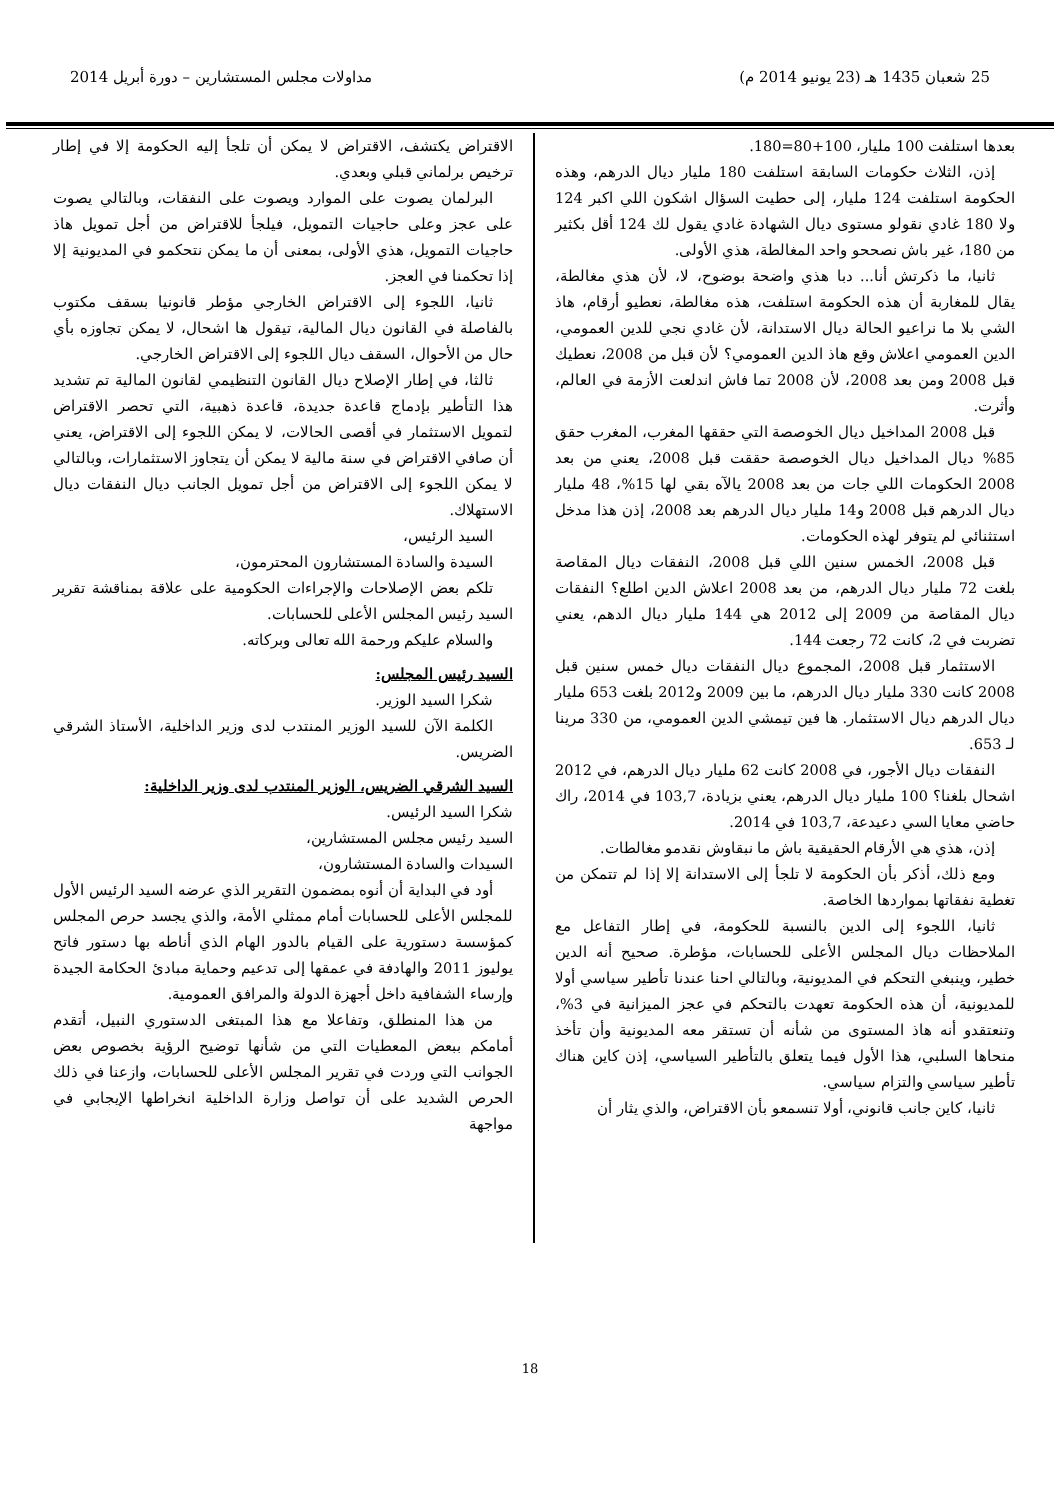25 شعبان 1435 هـ (23 يونيو 2014 م) مداولات مجلس المستشارين – دورة أبريل 2014
بعدها استلفت 100 مليار، 100+80=180.
إذن، الثلاث حكومات السابقة استلفت 180 مليار ديال الدرهم، وهذه الحكومة استلفت 124 مليار، إلى حطيت السؤال اشكون اللي اكبر 124 ولا 180 غادي نقولو مستوى ديال الشهادة غادي يقول لك 124 أقل بكثير من 180، غير باش نصححو واحد المغالطة، هذي الأولى.
ثانيا، ما ذكرتش أنا... دبا هذي واضحة بوضوح، لا، لأن هذي مغالطة، يقال للمغاربة أن هذه الحكومة استلفت، هذه مغالطة، نعطيو أرقام، هاذ الشي بلا ما نراعيو الحالة ديال الاستدانة، لأن غادي نجي للدين العمومي، الدين العمومي اعلاش وقع هاذ الدين العمومي؟ لأن قبل من 2008، نعطيك قبل 2008 ومن بعد 2008، لأن 2008 تما فاش اندلعت الأزمة في العالم، وأثرت.
قبل 2008 المداخيل ديال الخوصصة التي حققها المغرب، المغرب حقق 85% ديال المداخيل ديال الخوصصة حققت قبل 2008، يعني من بعد 2008 الحكومات اللي جات من بعد 2008 يالآه بقي لها 15%، 48 مليار ديال الدرهم قبل 2008 و14 مليار ديال الدرهم بعد 2008، إذن هذا مدخل استثنائي لم يتوفر لهذه الحكومات.
قبل 2008، الخمس سنين اللي قبل 2008، النفقات ديال المقاصة بلغت 72 مليار ديال الدرهم، من بعد 2008 اعلاش الدين اطلع؟ النفقات ديال المقاصة من 2009 إلى 2012 هي 144 مليار ديال الدهم، يعني تضربت في 2، كانت 72 رجعت 144.
الاستثمار قبل 2008، المجموع ديال النفقات ديال خمس سنين قبل 2008 كانت 330 مليار ديال الدرهم، ما بين 2009 و2012 بلغت 653 مليار ديال الدرهم ديال الاستثمار. ها فين تيمشي الدين العمومي، من 330 مرينا لـ 653.
النفقات ديال الأجور، في 2008 كانت 62 مليار ديال الدرهم، في 2012 اشحال بلغنا؟ 100 مليار ديال الدرهم، يعني بزيادة، 103,7 في 2014، راك حاضي معايا السي دعيدعة، 103,7 في 2014.
إذن، هذي هي الأرقام الحقيقية باش ما نبقاوش نقدمو مغالطات.
ومع ذلك، أذكر بأن الحكومة لا تلجأ إلى الاستدانة إلا إذا لم تتمكن من تغطية نفقاتها بمواردها الخاصة.
ثانيا، اللجوء إلى الدين بالنسبة للحكومة، في إطار التفاعل مع الملاحظات ديال المجلس الأعلى للحسابات، مؤطرة. صحيح أنه الدين خطير، وينبغي التحكم في المديونية، وبالتالي احنا عندنا تأطير سياسي أولا للمديونية، أن هذه الحكومة تعهدت بالتحكم في عجز الميزانية في 3%، وتنعتقدو أنه هاذ المستوى من شأنه أن تستقر معه المديونية وأن تأخذ منحاها السلبي، هذا الأول فيما يتعلق بالتأطير السياسي، إذن كاين هناك تأطير سياسي والتزام سياسي.
ثانيا، كاين جانب قانوني، أولا تنسمعو بأن الاقتراض، والذي يثار أن
الاقتراض يكتشف، الاقتراض لا يمكن أن تلجأ إليه الحكومة إلا في إطار ترخيص برلماني قبلي وبعدي.
البرلمان يصوت على الموارد ويصوت على النفقات، وبالتالي يصوت على عجز وعلى حاجيات التمويل، فيلجأ للاقتراض من أجل تمويل هاذ حاجيات التمويل، هذي الأولى، بمعنى أن ما يمكن نتحكمو في المديونية إلا إذا تحكمنا في العجز.
ثانيا، اللجوء إلى الاقتراض الخارجي مؤطر قانونيا بسقف مكتوب بالفاصلة في القانون ديال المالية، تيقول ها اشحال، لا يمكن تجاوزه بأي حال من الأحوال، السقف ديال اللجوء إلى الاقتراض الخارجي.
ثالثا، في إطار الإصلاح ديال القانون التنظيمي لقانون المالية تم تشديد هذا التأطير بإدماج قاعدة جديدة، قاعدة ذهبية، التي تحصر الاقتراض لتمويل الاستثمار في أقصى الحالات، لا يمكن اللجوء إلى الاقتراض، يعني أن صافي الاقتراض في سنة مالية لا يمكن أن يتجاوز الاستثمارات، وبالتالي لا يمكن اللجوء إلى الاقتراض من أجل تمويل الجانب ديال النفقات ديال الاستهلاك.
السيد الرئيس،
السيدة والسادة المستشارون المحترمون،
تلكم بعض الإصلاحات والإجراءات الحكومية على علاقة بمناقشة تقرير السيد رئيس المجلس الأعلى للحسابات.
والسلام عليكم ورحمة الله تعالى وبركاته.
السيد رئيس المجلس:
شكرا السيد الوزير.
الكلمة الآن للسيد الوزير المنتدب لدى وزير الداخلية، الأستاذ الشرقي الضريس.
السيد الشرقي الضريس، الوزير المنتدب لدى وزير الداخلية:
شكرا السيد الرئيس.
السيد رئيس مجلس المستشارين،
السيدات والسادة المستشارون،
أود في البداية أن أنوه بمضمون التقرير الذي عرضه السيد الرئيس الأول للمجلس الأعلى للحسابات أمام ممثلي الأمة، والذي يجسد حرص المجلس كمؤسسة دستورية على القيام بالدور الهام الذي أناطه بها دستور فاتح يوليوز 2011 والهادفة في عمقها إلى تدعيم وحماية مبادئ الحكامة الجيدة وإرساء الشفافية داخل أجهزة الدولة والمرافق العمومية.
من هذا المنطلق، وتفاعلا مع هذا المبتغى الدستوري النبيل، أتقدم أمامكم ببعض المعطيات التي من شأنها توضيح الرؤية بخصوص بعض الجوانب التي وردت في تقرير المجلس الأعلى للحسابات، وازعنا في ذلك الحرص الشديد على أن تواصل وزارة الداخلية انخراطها الإيجابي في مواجهة
18